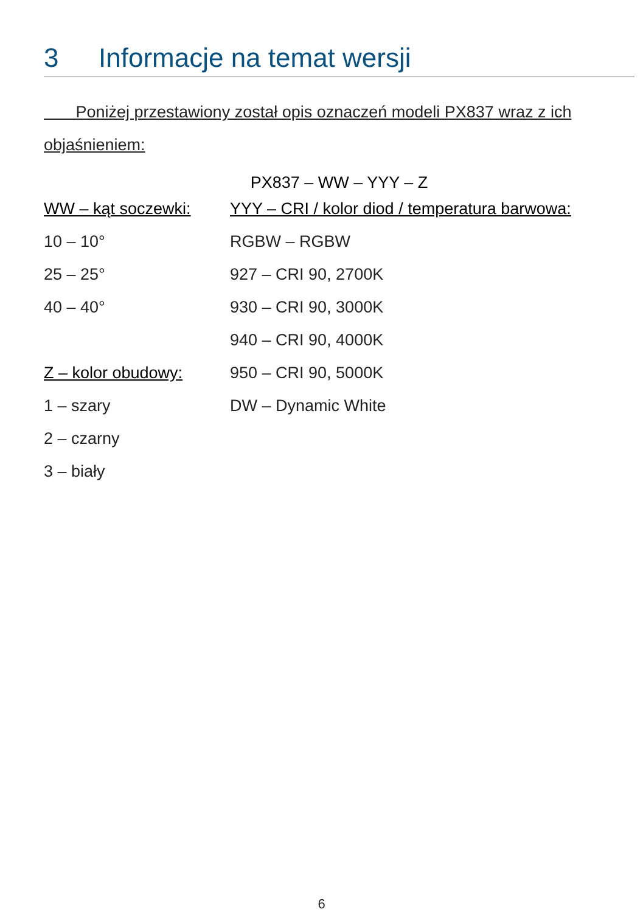3 Informacje na temat wersji
Poniżej przestawiony został opis oznaczeń modeli PX837 wraz z ich objaśnieniem:
PX837 – WW – YYY – Z
| WW – kąt soczewki: | YYY – CRI / kolor diod / temperatura barwowa: |
| --- | --- |
| 10 – 10° | RGBW – RGBW |
| 25 – 25° | 927 – CRI 90, 2700K |
| 40 – 40° | 930 – CRI 90, 3000K |
| | 940 – CRI 90, 4000K |
| Z – kolor obudowy: | 950 – CRI 90, 5000K |
| 1 – szary | DW – Dynamic White |
| 2 – czarny | |
| 3 – biały | |
6